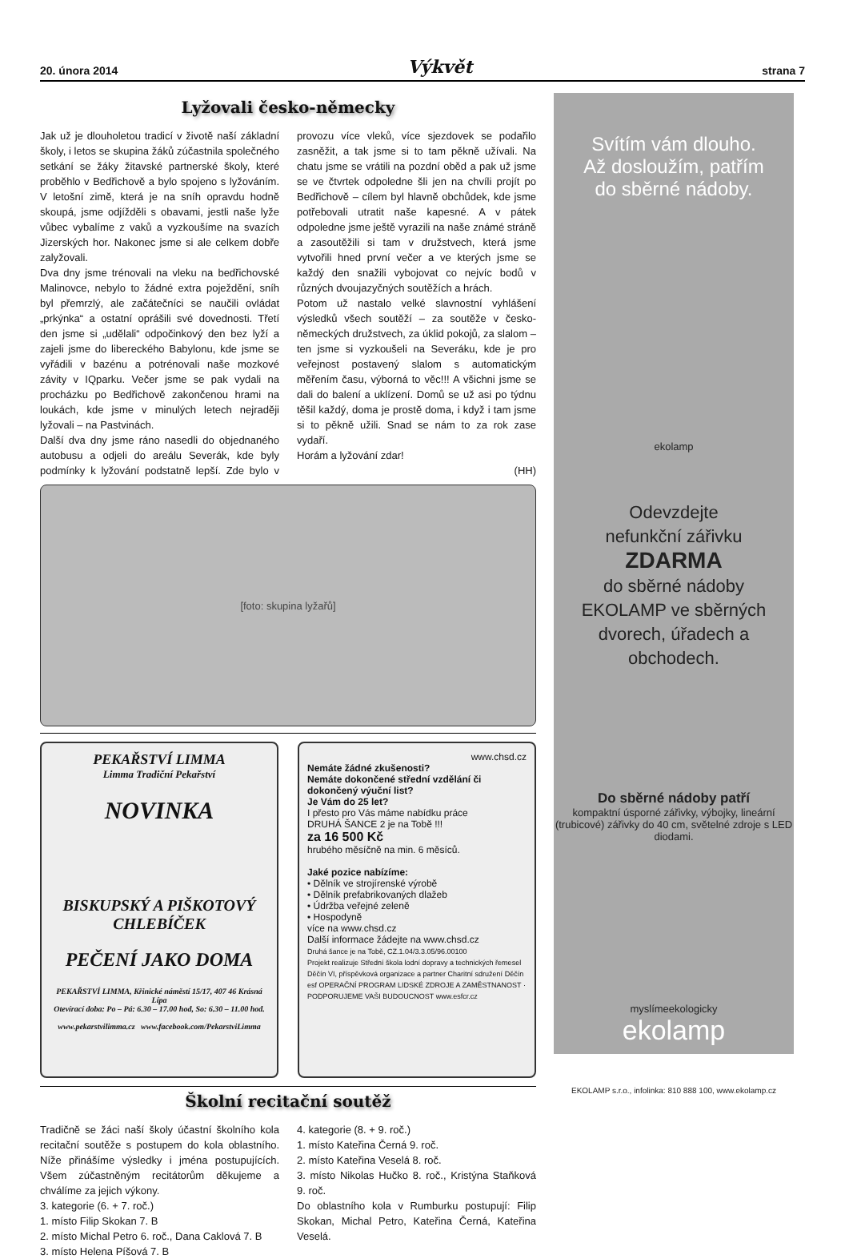20. února 2014 Výkvět strana 7
Lyžovali česko-německy
Jak už je dlouholetou tradicí v životě naší základní školy, i letos se skupina žáků zúčastnila společného setkání se žáky žitavské partnerské školy, které proběhlo v Bedřichově a bylo spojeno s lyžováním. V letošní zimě, která je na sníh opravdu hodně skoupá, jsme odjížděli s obavami, jestli naše lyže vůbec vybalíme z vaků a vyzkoušíme na svazích Jizerských hor. Nakonec jsme si ale celkem dobře zalyžovali.
Dva dny jsme trénovali na vleku na bedřichovské Malinovce, nebylo to žádné extra poježdění, sníh byl přemrzlý, ale začátečníci se naučili ovládat „prkýnka“ a ostatní oprášili své dovednosti. Třetí den jsme si „udělali“ odpočinkový den bez lyží a zajeli jsme do libereckého Babylonu, kde jsme se vyřádili v bazénu a potrénovali naše mozkové závity v IQparku. Večer jsme se pak vydali na procházku po Bedřichově zakončenou hrami na loukách, kde jsme v minulých letech nejraději lyžovali – na Pastvinách.
Další dva dny jsme ráno nasedli do objednaného autobusu a odjeli do areálu Severák, kde byly podmínky k lyžování podstatně lepší. Zde bylo v provozu více vleků, více sjezdovek se podařilo zasněžit, a tak jsme si to tam pěkně užívali. Na chatu jsme se vrátili na pozdní oběd a pak už jsme se ve čtvrtek odpoledne šli jen na chvíli projít po Bedřichově – cílem byl hlavně obchůdek, kde jsme potřebovali utratit naše kapesné. A v pátek odpoledne jsme ještě vyrazili na naše známé stráně a zasoutěžili si tam v družstvech, která jsme vytvořili hned první večer a ve kterých jsme se každý den snažili vybojovat co nejvíc bodů v různých dvoujazyčných soutěžích a hrách.
Potom už nastalo velké slavnostní vyhlášení výsledků všech soutěží – za soutěže v česko-německých družstvech, za úklid pokojů, za slalom – ten jsme si vyzkoušeli na Severáku, kde je pro veřejnost postavený slalom s automatickým měřením času, výborná to věc!!! A všichni jsme se dali do balení a uklízení. Domů se už asi po týdnu těšil každý, doma je prostě doma, i když i tam jsme si to pěkně užili. Snad se nám to za rok zase vydaří.
Horám a lyžování zdar!
(HH)
[foto: skupina lyžařů]
PEKAŘSTVÍ LIMMA
Limma Tradiční Pekařství
NOVINKA
BISKUPSKÝ A PIŠKOTOVÝ CHLEBÍČEK
PEČENÍ JAKO DOMA
PEKAŘSTVÍ LIMMA, Křinické náměstí 15/17, 407 46 Krásná Lípa
Otevírací doba: Po – Pá: 6.30 – 17.00 hod, So: 6.30 – 11.00 hod.
www.pekarstvilimma.cz www.facebook.com/PekarstviLimma
www.chsd.cz
Nemáte žádné zkušenosti?
Nemáte dokončené střední vzdělání či dokončený výuční list?
Je Vám do 25 let?
I přesto pro Vás máme nabídku práce
DRUHÁ ŠANCE 2 je na Tobě !!!
za 16 500 Kč
hrubého měsíčně na min. 6 měsíců.
Jaké pozice nabízíme:
• Dělník ve strojírenské výrobě
• Dělník prefabrikovaných dlažeb
• Údržba veřejné zeleně
• Hospodyně
více na www.chsd.cz
Další informace žádejte na www.chsd.cz
Druhá šance je na Tobě, CZ.1.04/3.3.05/96.00100
Projekt realizuje Střední škola lodní dopravy a technických řemesel Děčín VI, příspěvková organizace a partner Charitní sdružení Děčín
esf OPERAČNÍ PROGRAM LIDSKÉ ZDROJE A ZAMĚSTNANOST · PODPORUJEME VAŠI BUDOUCNOST www.esfcr.cz
Školní recitační soutěž
Tradičně se žáci naší školy účastní školního kola recitační soutěže s postupem do kola oblastního. Níže přinášíme výsledky i jména postupujících. Všem zúčastněným recitátorům děkujeme a chválíme za jejich výkony.
3. kategorie (6. + 7. roč.)
1. místo Filip Skokan 7. B
2. místo Michal Petro 6. roč., Dana Caklová 7. B
3. místo Helena Píšová 7. B
4. kategorie (8. + 9. roč.)
1. místo Kateřina Černá 9. roč.
2. místo Kateřina Veselá 8. roč.
3. místo Nikolas Hučko 8. roč., Kristýna Staňková 9. roč.
Do oblastního kola v Rumburku postupují: Filip Skokan, Michal Petro, Kateřina Černá, Kateřina Veselá.
Svítím vám dlouho.
Až dosloužím, patřím
do sběrné nádoby.
ekolamp
Odevzdejte
nefunkční zářivku
ZDARMA
do sběrné nádoby
EKOLAMP ve sběrných dvorech, úřadech a obchodech.
Do sběrné nádoby patří
kompaktní úsporné zářivky, výbojky, lineární (trubicové) zářivky do 40 cm, světelné zdroje s LED diodami.
myslímeekologicky
ekolamp
EKOLAMP s.r.o., infolinka: 810 888 100, www.ekolamp.cz